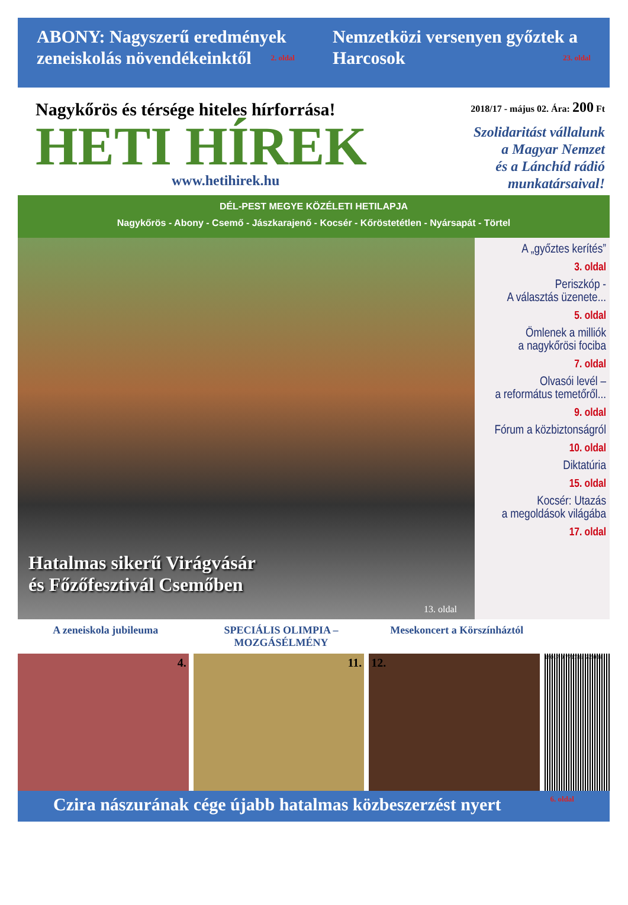ABONY: Nagyszerű eredmények zeneiskolás növendékeinktől 2. oldal
Nemzetközi versenyen győztek a Harcosok 23. oldal
Nagykőrös és térsége hiteles hírforrása!
HETI HÍREK
www.hetihirek.hu
2018/17 - május 02. Ára: 200 Ft
Szolidaritást vállalunk
a Magyar Nemzet
és a Lánchíd rádió
munkatársaival!
DÉL-PEST MEGYE KÖZÉLETI HETILAPJA
Nagykőrös - Abony - Csemő - Jászkarajenő - Kocsér - Kőröstetétlen - Nyársapát - Törtel
Hatalmas sikerű Virágvásár
és Főzőfesztivál Csemőben
13. oldal
A „győztes kerítés”
3. oldal
Periszkóp -
A választás üzenete...
5. oldal
Ömlenek a milliók
a nagykőrösi fociba
7. oldal
Olvasói levél –
a református temetőről...
9. oldal
Fórum a közbiztonságról
10. oldal
Diktatúria
15. oldal
Kocsér: Utazás
a megoldások világába
17. oldal
A zeneiskola jubileuma SPECIÁLIS OLIMPIA – MOZGÁSÉLMÉNY Mesekoncert a Körszínháztól
4. 11. 12.
18017 9 771786 595004
Czira nászurának cége újabb hatalmas közbeszerzést nyert 6. oldal